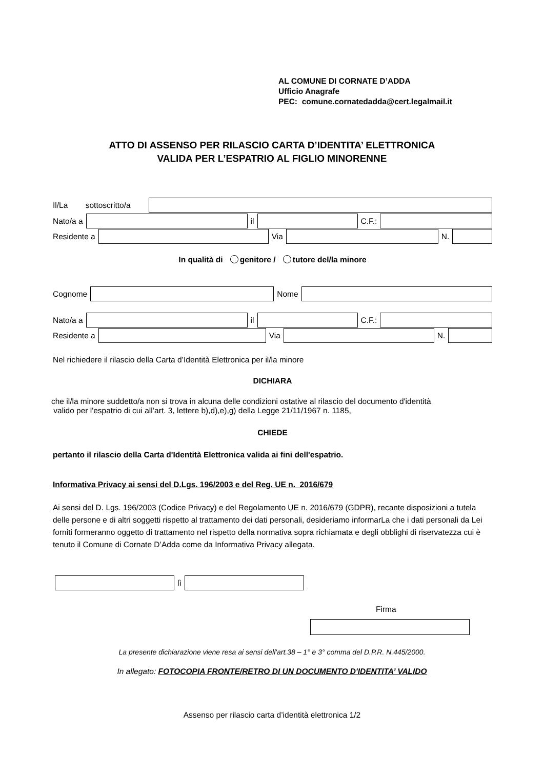AL COMUNE DI CORNATE D’ADDA
Ufficio Anagrafe
PEC: comune.cornatedadda@cert.legalmail.it
ATTO DI ASSENSO PER RILASCIO CARTA D’IDENTITA’ ELETTRONICA
VALIDA PER L’ESPATRIO AL FIGLIO MINORENNE
Il/La sottoscritto/a
Nato/a a il C.F.:
Residente a Via N.
In qualità di genitore / tutore del/la minore
Cognome Nome
Nato/a a il C.F.:
Residente a Via N.
Nel richiedere il rilascio della Carta d’Identità Elettronica per il/la minore
DICHIARA
che il/la minore suddetto/a non si trova in alcuna delle condizioni ostative al rilascio del documento d'identità
valido per l'espatrio di cui all’art. 3, lettere b),d),e),g) della Legge 21/11/1967 n. 1185,
CHIEDE
pertanto il rilascio della Carta d'Identità Elettronica valida ai fini dell'espatrio.
Informativa Privacy ai sensi del D.Lgs. 196/2003 e del Reg. UE n. 2016/679
Ai sensi del D. Lgs. 196/2003 (Codice Privacy) e del Regolamento UE n. 2016/679 (GDPR), recante disposizioni a tutela delle persone e di altri soggetti rispetto al trattamento dei dati personali, desideriamo informarLa che i dati personali da Lei forniti formeranno oggetto di trattamento nel rispetto della normativa sopra richiamata e degli obblighi di riservatezza cui è tenuto il Comune di Cornate D’Adda come da Informativa Privacy allegata.
lì
Firma
La presente dichiarazione viene resa ai sensi dell'art.38 – 1° e 3° comma del D.P.R. N.445/2000.
In allegato: FOTOCOPIA FRONTE/RETRO DI UN DOCUMENTO D'IDENTITA’ VALIDO
Assenso per rilascio carta d’identità elettronica 1/2